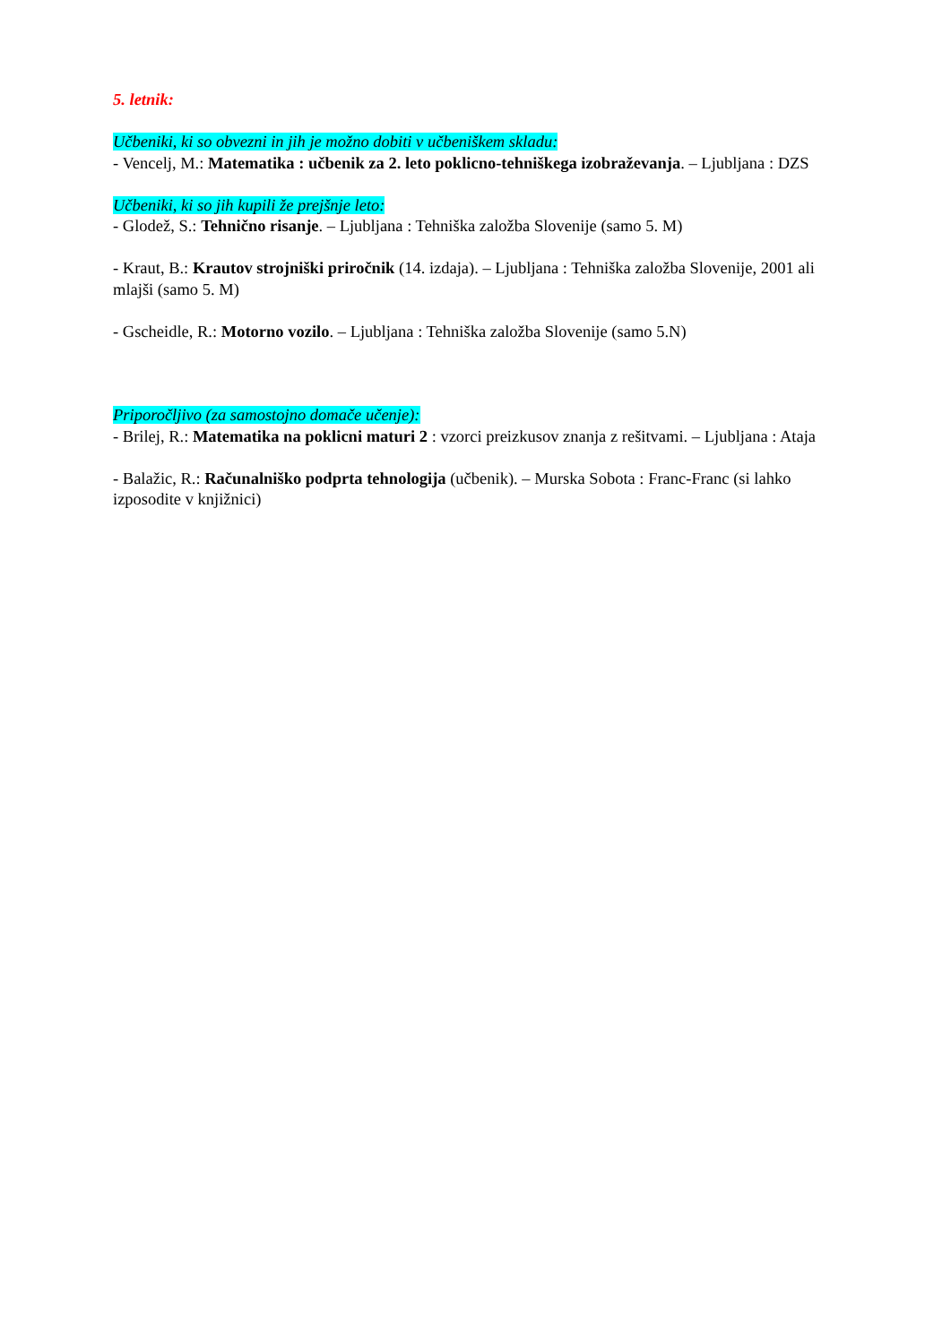5. letnik:
Učbeniki, ki so obvezni in jih je možno dobiti v učbeniškem skladu:
- Vencelj, M.: Matematika : učbenik za 2. leto poklicno-tehniškega izobraževanja. – Ljubljana : DZS
Učbeniki, ki so jih kupili že prejšnje leto:
- Glodež, S.: Tehnično risanje. – Ljubljana : Tehniška založba Slovenije (samo 5. M)
- Kraut, B.: Krautov strojniški priročnik (14. izdaja). – Ljubljana : Tehniška založba Slovenije, 2001 ali mlajši (samo 5. M)
- Gscheidle, R.: Motorno vozilo. – Ljubljana : Tehniška založba Slovenije (samo 5.N)
Priporočljivo (za samostojno domače učenje):
- Brilej, R.: Matematika na poklicni maturi 2 : vzorci preizkusov znanja z rešitvami. – Ljubljana : Ataja
- Balažic, R.: Računalniško podprta tehnologija (učbenik). – Murska Sobota : Franc-Franc (si lahko izposodite v knjižnici)